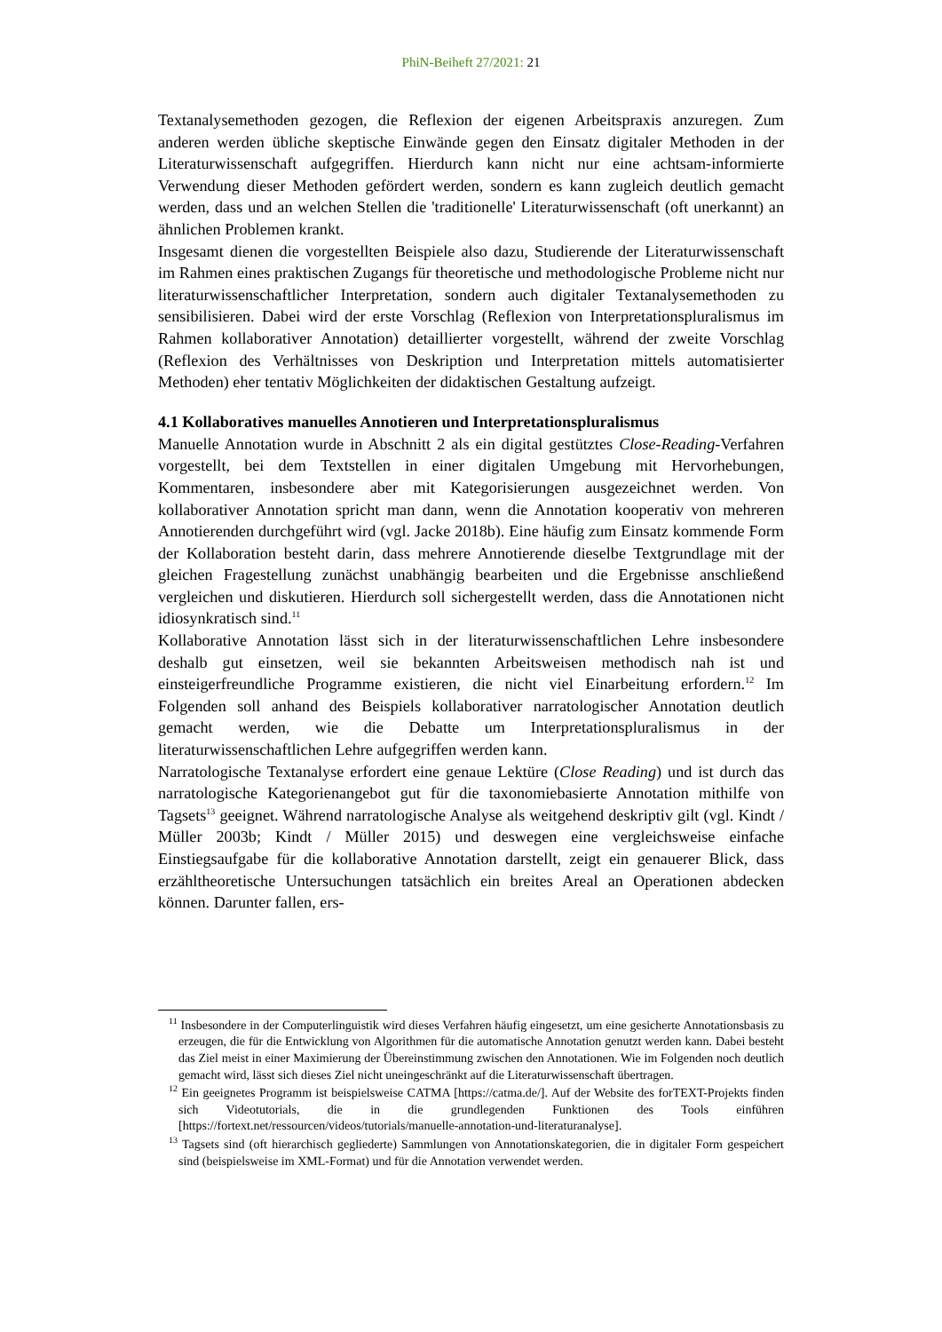PhiN-Beiheft 27/2021: 21
Textanalysemethoden gezogen, die Reflexion der eigenen Arbeitspraxis anzuregen. Zum anderen werden übliche skeptische Einwände gegen den Einsatz digitaler Methoden in der Literaturwissenschaft aufgegriffen. Hierdurch kann nicht nur eine achtsam-informierte Verwendung dieser Methoden gefördert werden, sondern es kann zugleich deutlich gemacht werden, dass und an welchen Stellen die 'traditionelle' Literaturwissenschaft (oft unerkannt) an ähnlichen Problemen krankt.
Insgesamt dienen die vorgestellten Beispiele also dazu, Studierende der Literaturwissenschaft im Rahmen eines praktischen Zugangs für theoretische und methodologische Probleme nicht nur literaturwissenschaftlicher Interpretation, sondern auch digitaler Textanalysemethoden zu sensibilisieren. Dabei wird der erste Vorschlag (Reflexion von Interpretationspluralismus im Rahmen kollaborativer Annotation) detaillierter vorgestellt, während der zweite Vorschlag (Reflexion des Verhältnisses von Deskription und Interpretation mittels automatisierter Methoden) eher tentativ Möglichkeiten der didaktischen Gestaltung aufzeigt.
4.1 Kollaboratives manuelles Annotieren und Interpretationspluralismus
Manuelle Annotation wurde in Abschnitt 2 als ein digital gestütztes Close-Reading-Verfahren vorgestellt, bei dem Textstellen in einer digitalen Umgebung mit Hervorhebungen, Kommentaren, insbesondere aber mit Kategorisierungen ausgezeichnet werden. Von kollaborativer Annotation spricht man dann, wenn die Annotation kooperativ von mehreren Annotierenden durchgeführt wird (vgl. Jacke 2018b). Eine häufig zum Einsatz kommende Form der Kollaboration besteht darin, dass mehrere Annotierende dieselbe Textgrundlage mit der gleichen Fragestellung zunächst unabhängig bearbeiten und die Ergebnisse anschließend vergleichen und diskutieren. Hierdurch soll sichergestellt werden, dass die Annotationen nicht idiosynkratisch sind.<sup>11</sup>
Kollaborative Annotation lässt sich in der literaturwissenschaftlichen Lehre insbesondere deshalb gut einsetzen, weil sie bekannten Arbeitsweisen methodisch nah ist und einsteigerfreundliche Programme existieren, die nicht viel Einarbeitung erfordern.<sup>12</sup> Im Folgenden soll anhand des Beispiels kollaborativer narratologischer Annotation deutlich gemacht werden, wie die Debatte um Interpretationspluralismus in der literaturwissenschaftlichen Lehre aufgegriffen werden kann.
Narratologische Textanalyse erfordert eine genaue Lektüre (Close Reading) und ist durch das narratologische Kategorienangebot gut für die taxonomiebasierte Annotation mithilfe von Tagsets<sup>13</sup> geeignet. Während narratologische Analyse als weitgehend deskriptiv gilt (vgl. Kindt / Müller 2003b; Kindt / Müller 2015) und deswegen eine vergleichsweise einfache Einstiegsaufgabe für die kollaborative Annotation darstellt, zeigt ein genauerer Blick, dass erzähltheoretische Untersuchungen tatsächlich ein breites Areal an Operationen abdecken können. Darunter fallen, ers-
<sup>11</sup> Insbesondere in der Computerlinguistik wird dieses Verfahren häufig eingesetzt, um eine gesicherte Annotationsbasis zu erzeugen, die für die Entwicklung von Algorithmen für die automatische Annotation genutzt werden kann. Dabei besteht das Ziel meist in einer Maximierung der Übereinstimmung zwischen den Annotationen. Wie im Folgenden noch deutlich gemacht wird, lässt sich dieses Ziel nicht uneingeschränkt auf die Literaturwissenschaft übertragen.
<sup>12</sup> Ein geeignetes Programm ist beispielsweise CATMA [https://catma.de/]. Auf der Website des forTEXT-Projekts finden sich Videotutorials, die in die grundlegenden Funktionen des Tools einführen [https://fortext.net/ressourcen/videos/tutorials/manuelle-annotation-und-literaturanalyse].
<sup>13</sup> Tagsets sind (oft hierarchisch gegliederte) Sammlungen von Annotationskategorien, die in digitaler Form gespeichert sind (beispielsweise im XML-Format) und für die Annotation verwendet werden.